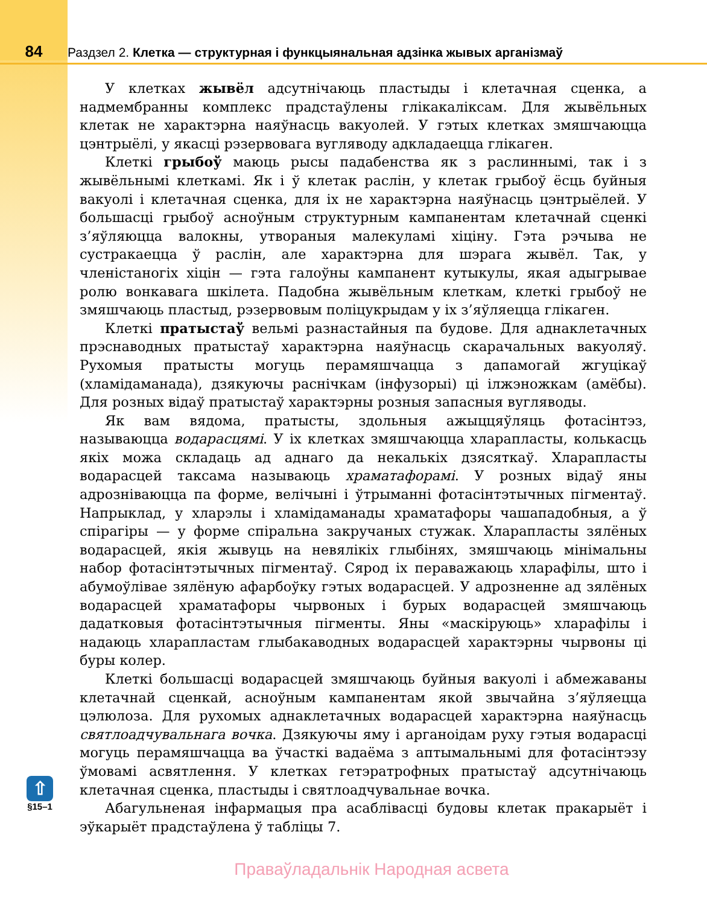84 Раздзел 2. Клетка — структурная і функцыянальная адзінка жывых арганізмаў
⇧
§15–1
У клетках жывёл адсутнічаюць пластыды і клетачная сценка, а надмембранны комплекс прадстаўлены глікакаліксам. Для жывёльных клетак не характэрна наяўнасць вакуолей. У гэтых клетках змяшчаюцца цэнтрыёлі, у якасці рэзервовага вугляводу адкладаецца глікаген.
Клеткі грыбоў маюць рысы падабенства як з раслиннымі, так і з жывёльнымі клеткамі. Як і ў клетак раслін, у клетак грыбоў ёсць буйныя вакуолі і клетачная сценка, для іх не характэрна наяўнасць цэнтрыёлей. У большасці грыбоў асноўным структурным кампанентам клетачнай сценкі з’яўляюцца валокны, утвораныя малекуламі хіціну. Гэта рэчыва не сустракаецца ў раслін, але характэрна для шэрага жывёл. Так, у членістаногіх хіцін — гэта галоўны кампанент кутыкулы, якая адыгрывае ролю вонкавага шкілета. Падобна жывёльным клеткам, клеткі грыбоў не змяшчаюць пластыд, рэзервовым поліцукрыдам у іх з’яўляецца глікаген.
Клеткі пратыстаў вельмі разнастайныя па будове. Для аднаклетачных прэснаводных пратыстаў характэрна наяўнасць скарачальных вакуоляў. Рухомыя пратысты могуць перамяшчацца з дапамогай жгуцікаў (хламідаманада), дзякуючы раснічкам (інфузорыі) ці ілжэножкам (амёбы). Для розных відаў пратыстаў характэрны розныя запасныя вугляводы.
Як вам вядома, пратысты, здольныя ажыццяўляць фотасінтэз, называюцца водарасцямі. У іх клетках змяшчаюцца хларапласты, колькасць якіх можа складаць ад аднаго да некалькіх дзясяткаў. Хларапласты водарасцей таксама называюць храматафорамі. У розных відаў яны адрозніваюцца па форме, велічыні і ўтрыманні фотасінтэтычных пігментаў. Напрыклад, у хларэлы і хламідаманады храматафоры чашападобныя, а ў спірагіры — у форме спіральна закручаных стужак. Хларапласты зялёных водарасцей, якія жывуць на невялікіх глыбінях, змяшчаюць мінімальны набор фотасінтэтычных пігментаў. Сярод іх пераважаюць хларафілы, што і абумоўлівае зялёную афарбоўку гэтых водарасцей. У адрозненне ад зялёных водарасцей храматафоры чырвоных і бурых водарасцей змяшчаюць дадатковыя фотасінтэтычныя пігменты. Яны «маскіруюць» хларафілы і надаюць хларапластам глыбакаводных водарасцей характэрны чырвоны ці буры колер.
Клеткі большасці водарасцей змяшчаюць буйныя вакуолі і абмежаваны клетачнай сценкай, асноўным кампанентам якой звычайна з’яўляецца цэлюлоза. Для рухомых аднаклетачных водарасцей характэрна наяўнасць святлоадчувальнага вочка. Дзякуючы яму і арганоідам руху гэтыя водарасці могуць перамяшчацца ва ўчасткі вадаёма з аптымальнымі для фотасінтэзу ўмовамі асвятлення. У клетках гетэратрофных пратыстаў адсутнічаюць клетачная сценка, пластыды і святлоадчувальнае вочка.
Абагульненая інфармацыя пра асаблівасці будовы клетак пракарыёт і эўкарыёт прадстаўлена ў табліцы 7.
Праваўладальнік Народная асвета